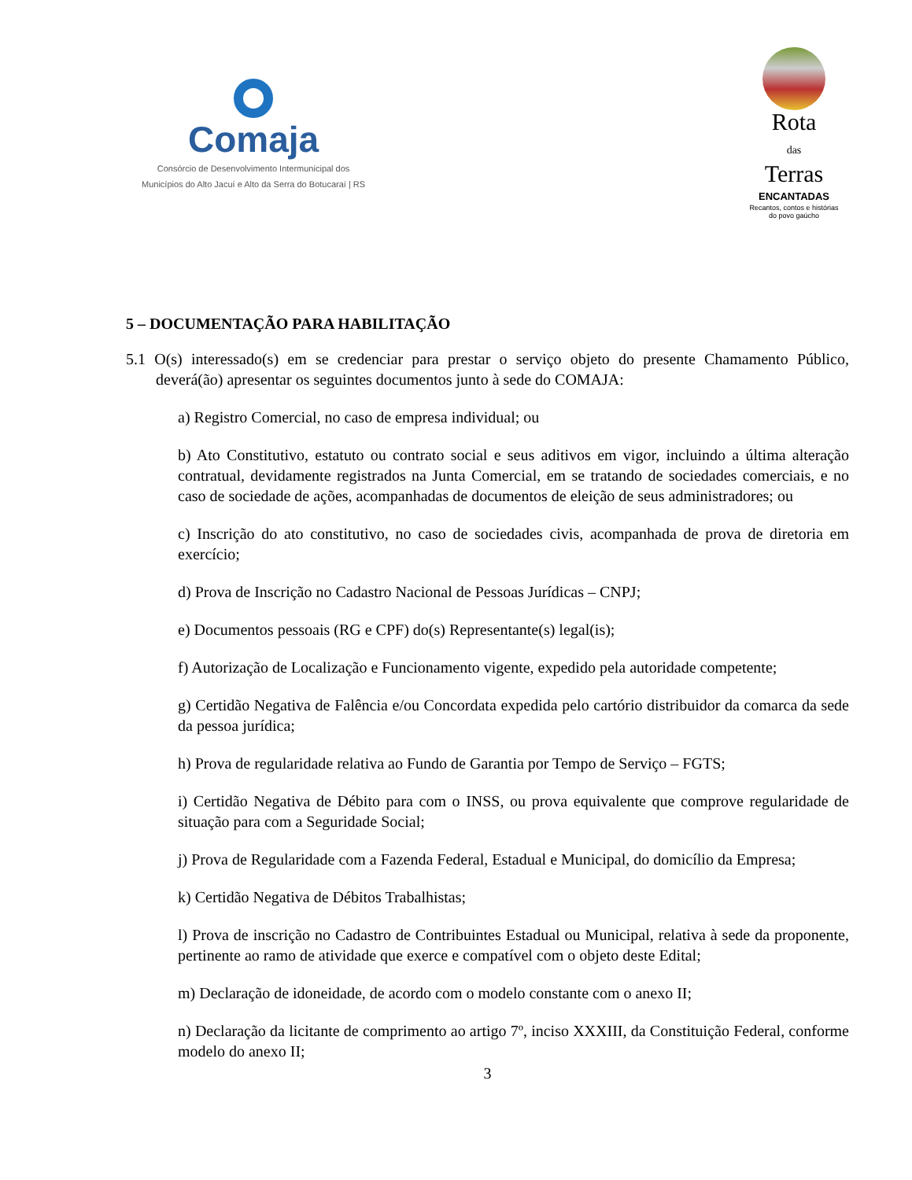Comaja
Consórcio de Desenvolvimento Intermunicipal dos
Municípios do Alto Jacuí e Alto da Serra do Botucaraí | RS
Rota
das
Terras
ENCANTADAS
Recantos, contos e histórias
do povo gaúcho
5 – DOCUMENTAÇÃO PARA HABILITAÇÃO
5.1 O(s) interessado(s) em se credenciar para prestar o serviço objeto do presente Chamamento Público, deverá(ão) apresentar os seguintes documentos junto à sede do COMAJA:
a) Registro Comercial, no caso de empresa individual; ou
b) Ato Constitutivo, estatuto ou contrato social e seus aditivos em vigor, incluindo a última alteração contratual, devidamente registrados na Junta Comercial, em se tratando de sociedades comerciais, e no caso de sociedade de ações, acompanhadas de documentos de eleição de seus administradores; ou
c) Inscrição do ato constitutivo, no caso de sociedades civis, acompanhada de prova de diretoria em exercício;
d) Prova de Inscrição no Cadastro Nacional de Pessoas Jurídicas – CNPJ;
e) Documentos pessoais (RG e CPF) do(s) Representante(s) legal(is);
f) Autorização de Localização e Funcionamento vigente, expedido pela autoridade competente;
g) Certidão Negativa de Falência e/ou Concordata expedida pelo cartório distribuidor da comarca da sede da pessoa jurídica;
h) Prova de regularidade relativa ao Fundo de Garantia por Tempo de Serviço – FGTS;
i) Certidão Negativa de Débito para com o INSS, ou prova equivalente que comprove regularidade de situação para com a Seguridade Social;
j) Prova de Regularidade com a Fazenda Federal, Estadual e Municipal, do domicílio da Empresa;
k) Certidão Negativa de Débitos Trabalhistas;
l) Prova de inscrição no Cadastro de Contribuintes Estadual ou Municipal, relativa à sede da proponente, pertinente ao ramo de atividade que exerce e compatível com o objeto deste Edital;
m) Declaração de idoneidade, de acordo com o modelo constante com o anexo II;
n) Declaração da licitante de comprimento ao artigo 7º, inciso XXXIII, da Constituição Federal, conforme modelo do anexo II;
3